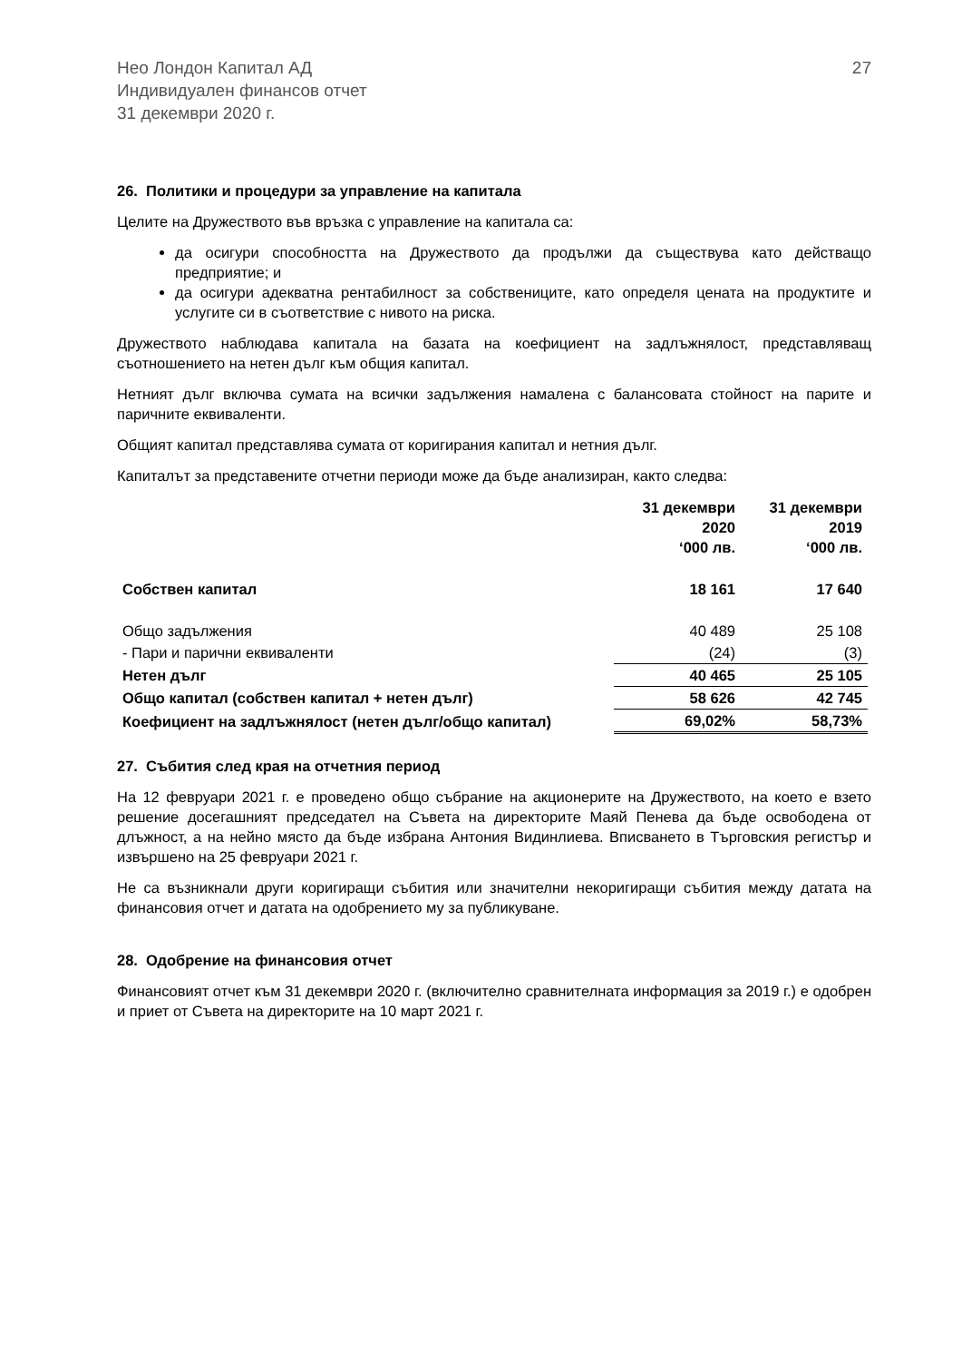Нео Лондон Капитал АД
Индивидуален финансов отчет
31 декември 2020 г.
27
26. Политики и процедури за управление на капитала
Целите на Дружеството във връзка с управление на капитала са:
да осигури способността на Дружеството да продължи да съществува като действащо предприятие; и
да осигури адекватна рентабилност за собствениците, като определя цената на продуктите и услугите си в съответствие с нивото на риска.
Дружеството наблюдава капитала на базата на коефициент на задлъжнялост, представляващ съотношението на нетен дълг към общия капитал.
Нетният дълг включва сумата на всички задължения намалена с балансовата стойност на парите и паричните еквиваленти.
Общият капитал представлява сумата от коригирания капитал и нетния дълг.
Капиталът за представените отчетни периоди може да бъде анализиран, както следва:
| | 31 декември 2020 ‘000 лв. | 31 декември 2019 ‘000 лв. |
| --- | --- | --- |
| Собствен капитал | 18 161 | 17 640 |
| Общо задължения | 40 489 | 25 108 |
| - Пари и парични еквиваленти | (24) | (3) |
| Нетен дълг | 40 465 | 25 105 |
| Общо капитал (собствен капитал + нетен дълг) | 58 626 | 42 745 |
| Коефициент на задлъжнялост (нетен дълг/общо капитал) | 69,02% | 58,73% |
27. Събития след края на отчетния период
На 12 февруари 2021 г. е проведено общо събрание на акционерите на Дружеството, на което е взето решение досегашният председател на Съвета на директорите Маяй Пенева да бъде освободена от длъжност, а на нейно място да бъде избрана Антония Видинлиева. Вписването в Търговския регистър и извършено на 25 февруари 2021 г.
Не са възникнали други коригиращи събития или значителни некоригиращи събития между датата на финансовия отчет и датата на одобрението му за публикуване.
28. Одобрение на финансовия отчет
Финансовият отчет към 31 декември 2020 г. (включително сравнителната информация за 2019 г.) е одобрен и приет от Съвета на директорите на 10 март 2021 г.